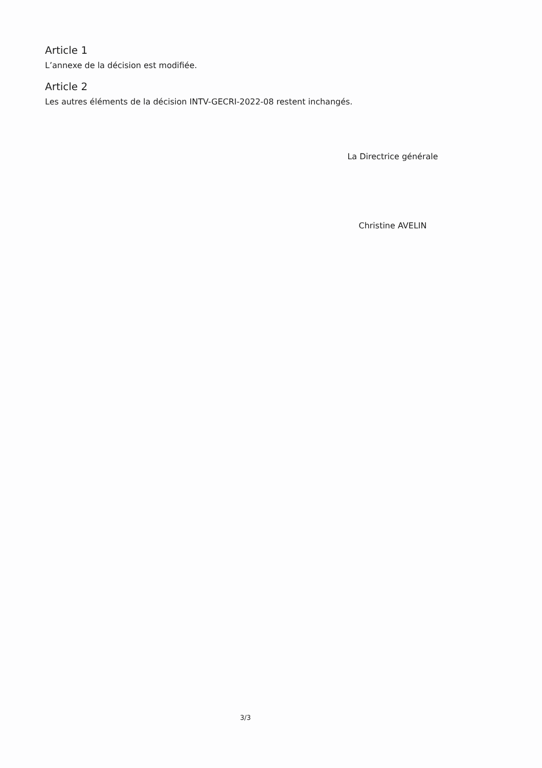Article 1
L’annexe de la décision est modifiée.
Article 2
Les autres éléments de la décision INTV-GECRI-2022-08 restent inchangés.
La Directrice générale
Christine AVELIN
3/3